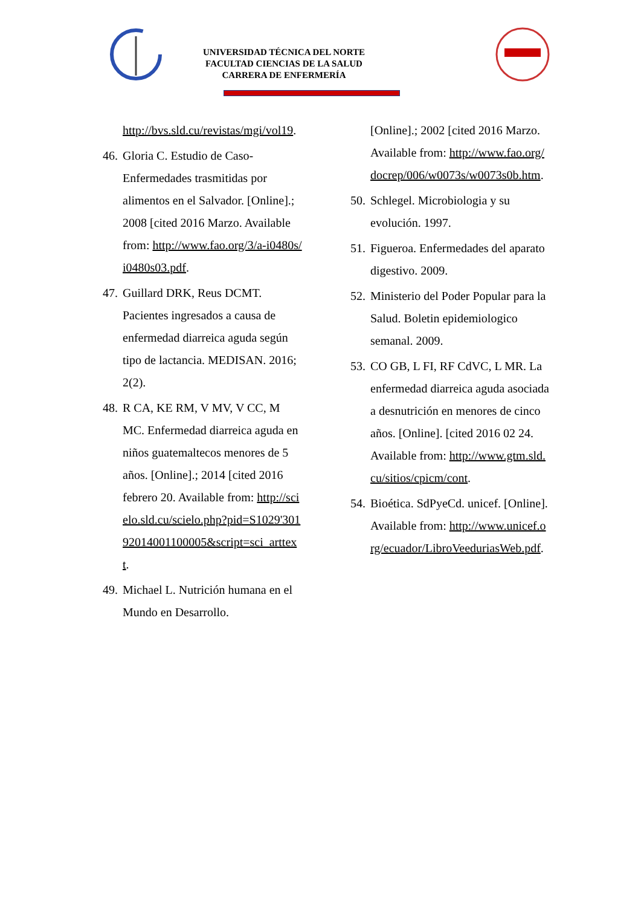UNIVERSIDAD TÉCNICA DEL NORTE
FACULTAD CIENCIAS DE LA SALUD
CARRERA DE ENFERMERÍA
http://bvs.sld.cu/revistas/mgi/vol19.
46. Gloria C. Estudio de Caso- Enfermedades trasmitidas por alimentos en el Salvador. [Online].; 2008 [cited 2016 Marzo. Available from: http://www.fao.org/3/a-i0480s/i0480s03.pdf.
47. Guillard DRK, Reus DCMT. Pacientes ingresados a causa de enfermedad diarreica aguda según tipo de lactancia. MEDISAN. 2016; 2(2).
48. R CA, KE RM, V MV, V CC, M MC. Enfermedad diarreica aguda en niños guatemaltecos menores de 5 años. [Online].; 2014 [cited 2016 febrero 20. Available from: http://scielo.sld.cu/scielo.php?pid=S1029'30192014001100005&script=sci_arttext.
49. Michael L. Nutrición humana en el Mundo en Desarrollo.
[Online].; 2002 [cited 2016 Marzo. Available from: http://www.fao.org/docrep/006/w0073s/w0073s0b.htm.
50. Schlegel. Microbiologia y su evolución. 1997.
51. Figueroa. Enfermedades del aparato digestivo. 2009.
52. Ministerio del Poder Popular para la Salud. Boletin epidemiologico semanal. 2009.
53. CO GB, L FI, RF CdVC, L MR. La enfermedad diarreica aguda asociada a desnutrición en menores de cinco años. [Online]. [cited 2016 02 24. Available from: http://www.gtm.sld.cu/sitios/cpicm/cont.
54. Bioética. SdPyeCd. unicef. [Online]. Available from: http://www.unicef.org/ecuador/LibroVeeduriasWeb.pdf.